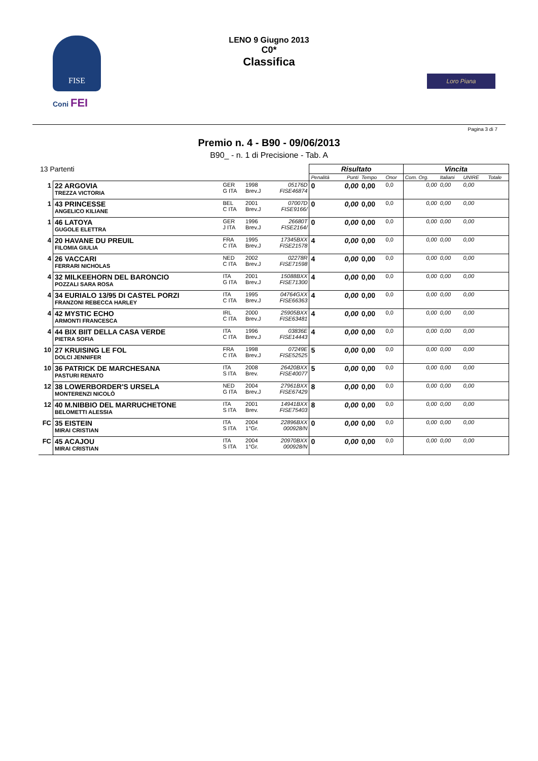FISE
Coni FEI
LENO 9 Giugno 2013
C0*
Classifica
Loro Piana
Pagina 3 di 7
Premio n. 4 - B90 - 09/06/2013
B90_ - n. 1 di Precisione - Tab. A
| 13 Partenti | | | | | Risultato | | | | Vincita | | | |
| | | | | | Penalità | Punti | Tempo | Onor | Com. Org. | Italiani | UNIRE | Totale |
| 1 | 22 ARGOVIA TREZZA VICTORIA | GER G ITA | 1998 Brev.J | 05176D FISE46874 | 0 | 0,00 | 0,00 | 0,0 | 0,00 | 0,00 | 0,00 | |
| 1 | 43 PRINCESSE ANGELICO KILIANE | BEL C ITA | 2001 Brev.J | 07007D FISE9166/ | 0 | 0,00 | 0,00 | 0,0 | 0,00 | 0,00 | 0,00 | |
| 1 | 46 LATOYA GUGOLE ELETTRA | GER J ITA | 1996 Brev.J | 26680T FISE2164/ | 0 | 0,00 | 0,00 | 0,0 | 0,00 | 0,00 | 0,00 | |
| 4 | 20 HAVANE DU PREUIL FILOMIA GIULIA | FRA C ITA | 1995 Brev.J | 17345BXX FISE21578 | 4 | 0,00 | 0,00 | 0,0 | 0,00 | 0,00 | 0,00 | |
| 4 | 26 VACCARI FERRARI NICHOLAS | NED C ITA | 2002 Brev.J | 02278R FISE71598 | 4 | 0,00 | 0,00 | 0,0 | 0,00 | 0,00 | 0,00 | |
| 4 | 32 MILKEEHORN DEL BARONCIO POZZALI SARA ROSA | ITA G ITA | 2001 Brev.J | 15088BXX FISE71300 | 4 | 0,00 | 0,00 | 0,0 | 0,00 | 0,00 | 0,00 | |
| 4 | 34 EURIALO 13/95 DI CASTEL PORZI FRANZONI REBECCA HARLEY | ITA C ITA | 1995 Brev.J | 04764GXX FISE66363 | 4 | 0,00 | 0,00 | 0,0 | 0,00 | 0,00 | 0,00 | |
| 4 | 42 MYSTIC ECHO ARMONTI FRANCESCA | IRL C ITA | 2000 Brev.J | 25905BXX FISE63481 | 4 | 0,00 | 0,00 | 0,0 | 0,00 | 0,00 | 0,00 | |
| 4 | 44 BIX BIIT DELLA CASA VERDE PIETRA SOFIA | ITA C ITA | 1996 Brev.J | 03836E FISE14443 | 4 | 0,00 | 0,00 | 0,0 | 0,00 | 0,00 | 0,00 | |
| 10 | 27 KRUISING LE FOL DOLCI JENNIFER | FRA C ITA | 1998 Brev.J | 07249E FISE52525 | 5 | 0,00 | 0,00 | 0,0 | 0,00 | 0,00 | 0,00 | |
| 10 | 36 PATRICK DE MARCHESANA PASTURI RENATO | ITA S ITA | 2008 Brev. | 26420BXX FISE40077 | 5 | 0,00 | 0,00 | 0,0 | 0,00 | 0,00 | 0,00 | |
| 12 | 38 LOWERBORDER'S URSELA MONTERENZI NICOLÒ | NED G ITA | 2004 Brev.J | 27961BXX FISE67429 | 8 | 0,00 | 0,00 | 0,0 | 0,00 | 0,00 | 0,00 | |
| 12 | 40 M.NIBBIO DEL MARRUCHETONE BELOMETTI ALESSIA | ITA S ITA | 2001 Brev. | 14941BXX FISE75403 | 8 | 0,00 | 0,00 | 0,0 | 0,00 | 0,00 | 0,00 | |
| FC | 35 EISTEIN MIRAI CRISTIAN | ITA S ITA | 2004 1°Gr. | 22896BXX 000928/N | 0 | 0,00 | 0,00 | 0,0 | 0,00 | 0,00 | 0,00 | |
| FC | 45 ACAJOU MIRAI CRISTIAN | ITA S ITA | 2004 1°Gr. | 20970BXX 000928/N | 0 | 0,00 | 0,00 | 0,0 | 0,00 | 0,00 | 0,00 | |